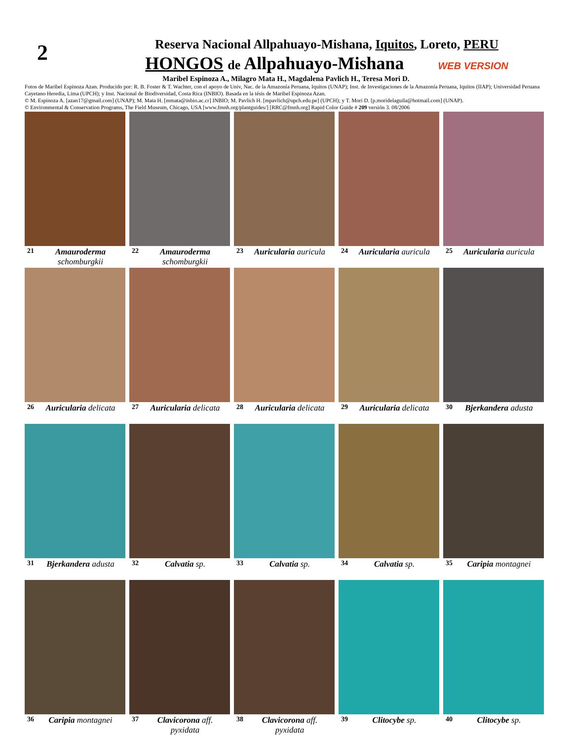2
Reserva Nacional Allpahuayo-Mishana, Iquitos, Loreto, PERU
HONGOS de Allpahuayo-Mishana WEB VERSION
Maribel Espinoza A., Milagro Mata H., Magdalena Pavlich H., Teresa Mori D.
Fotos de Maribel Espinoza Azan. Producido por: R. B. Foster & T. Wachter, con el apoyo de Univ, Nac. de la Amazonía Peruana, Iquitos (UNAP); Inst. de Investigaciones de la Amazonía Peruana, Iquitos (IIAP); Universidad Peruana Cayetano Heredia, Lima (UPCH); y Inst. Nacional de Biodiversidad, Costa Rica (INBIO). Basada en la tésis de Maribel Espinoza Azan.
© M. Espinoza A. [azan17@gmail.com] (UNAP); M. Mata H. [mmata@inbio.ac.cr] INBIO; M. Pavlich H. [mpavlich@upch.edu.pe] (UPCH); y T. Mori D. [p.moridelaguila@hotmail.com] (UNAP).
© Environmental & Conservation Programs, The Field Museum, Chicago, USA [www.fmnh.org/plantguides/] [RRC@fmnh.org] Rapid Color Guide # 209 versión 3. 08/2006
21 Amauroderma schomburgkii
22 Amauroderma schomburgkii
23 Auricularia auricula
24 Auricularia auricula
25 Auricularia auricula
26 Auricularia delicata
27 Auricularia delicata
28 Auricularia delicata
29 Auricularia delicata
30 Bjerkandera adusta
31 Bjerkandera adusta
32 Calvatia sp.
33 Calvatia sp.
34 Calvatia sp.
35 Caripia montagnei
36 Caripia montagnei
37 Clavicorona aff. pyxidata
38 Clavicorona aff. pyxidata
39 Clitocybe sp.
40 Clitocybe sp.